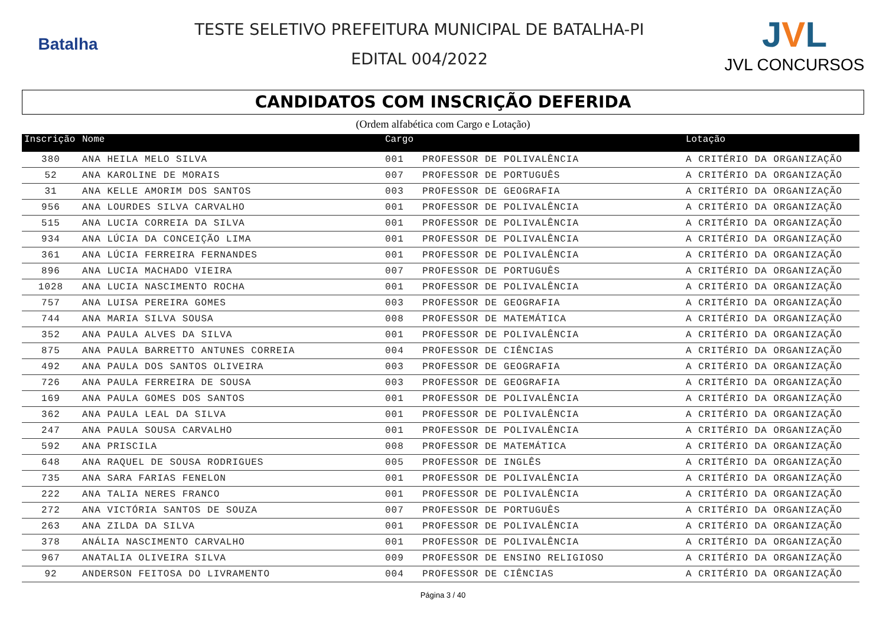Batalha
TESTE SELETIVO PREFEITURA MUNICIPAL DE BATALHA-PI
EDITAL 004/2022
JVL
JVL CONCURSOS
CANDIDATOS COM INSCRIÇÃO DEFERIDA
(Ordem alfabética com Cargo e Lotação)
| Inscrição | Nome | Cargo | | Lotação |
| --- | --- | --- | --- | --- |
| 380 | ANA HEILA MELO SILVA | 001 | PROFESSOR DE POLIVALÊNCIA | A CRITÉRIO DA ORGANIZAÇÃO |
| 52 | ANA KAROLINE DE MORAIS | 007 | PROFESSOR DE PORTUGUÊS | A CRITÉRIO DA ORGANIZAÇÃO |
| 31 | ANA KELLE AMORIM DOS SANTOS | 003 | PROFESSOR DE GEOGRAFIA | A CRITÉRIO DA ORGANIZAÇÃO |
| 956 | ANA LOURDES SILVA CARVALHO | 001 | PROFESSOR DE POLIVALÊNCIA | A CRITÉRIO DA ORGANIZAÇÃO |
| 515 | ANA LUCIA CORREIA DA SILVA | 001 | PROFESSOR DE POLIVALÊNCIA | A CRITÉRIO DA ORGANIZAÇÃO |
| 934 | ANA LÚCIA DA CONCEIÇÃO LIMA | 001 | PROFESSOR DE POLIVALÊNCIA | A CRITÉRIO DA ORGANIZAÇÃO |
| 361 | ANA LÚCIA FERREIRA FERNANDES | 001 | PROFESSOR DE POLIVALÊNCIA | A CRITÉRIO DA ORGANIZAÇÃO |
| 896 | ANA LUCIA MACHADO VIEIRA | 007 | PROFESSOR DE PORTUGUÊS | A CRITÉRIO DA ORGANIZAÇÃO |
| 1028 | ANA LUCIA NASCIMENTO ROCHA | 001 | PROFESSOR DE POLIVALÊNCIA | A CRITÉRIO DA ORGANIZAÇÃO |
| 757 | ANA LUISA PEREIRA GOMES | 003 | PROFESSOR DE GEOGRAFIA | A CRITÉRIO DA ORGANIZAÇÃO |
| 744 | ANA MARIA SILVA SOUSA | 008 | PROFESSOR DE MATEMÁTICA | A CRITÉRIO DA ORGANIZAÇÃO |
| 352 | ANA PAULA ALVES DA SILVA | 001 | PROFESSOR DE POLIVALÊNCIA | A CRITÉRIO DA ORGANIZAÇÃO |
| 875 | ANA PAULA BARRETTO ANTUNES CORREIA | 004 | PROFESSOR DE CIÊNCIAS | A CRITÉRIO DA ORGANIZAÇÃO |
| 492 | ANA PAULA DOS SANTOS OLIVEIRA | 003 | PROFESSOR DE GEOGRAFIA | A CRITÉRIO DA ORGANIZAÇÃO |
| 726 | ANA PAULA FERREIRA DE SOUSA | 003 | PROFESSOR DE GEOGRAFIA | A CRITÉRIO DA ORGANIZAÇÃO |
| 169 | ANA PAULA GOMES DOS SANTOS | 001 | PROFESSOR DE POLIVALÊNCIA | A CRITÉRIO DA ORGANIZAÇÃO |
| 362 | ANA PAULA LEAL DA SILVA | 001 | PROFESSOR DE POLIVALÊNCIA | A CRITÉRIO DA ORGANIZAÇÃO |
| 247 | ANA PAULA SOUSA CARVALHO | 001 | PROFESSOR DE POLIVALÊNCIA | A CRITÉRIO DA ORGANIZAÇÃO |
| 592 | ANA PRISCILA | 008 | PROFESSOR DE MATEMÁTICA | A CRITÉRIO DA ORGANIZAÇÃO |
| 648 | ANA RAQUEL DE SOUSA RODRIGUES | 005 | PROFESSOR DE INGLÊS | A CRITÉRIO DA ORGANIZAÇÃO |
| 735 | ANA SARA FARIAS FENELON | 001 | PROFESSOR DE POLIVALÊNCIA | A CRITÉRIO DA ORGANIZAÇÃO |
| 222 | ANA TALIA NERES FRANCO | 001 | PROFESSOR DE POLIVALÊNCIA | A CRITÉRIO DA ORGANIZAÇÃO |
| 272 | ANA VICTÓRIA SANTOS DE SOUZA | 007 | PROFESSOR DE PORTUGUÊS | A CRITÉRIO DA ORGANIZAÇÃO |
| 263 | ANA ZILDA DA SILVA | 001 | PROFESSOR DE POLIVALÊNCIA | A CRITÉRIO DA ORGANIZAÇÃO |
| 378 | ANÁLIA NASCIMENTO CARVALHO | 001 | PROFESSOR DE POLIVALÊNCIA | A CRITÉRIO DA ORGANIZAÇÃO |
| 967 | ANATALIA OLIVEIRA SILVA | 009 | PROFESSOR DE ENSINO RELIGIOSO | A CRITÉRIO DA ORGANIZAÇÃO |
| 92 | ANDERSON FEITOSA DO LIVRAMENTO | 004 | PROFESSOR DE CIÊNCIAS | A CRITÉRIO DA ORGANIZAÇÃO |
Página 3 / 40